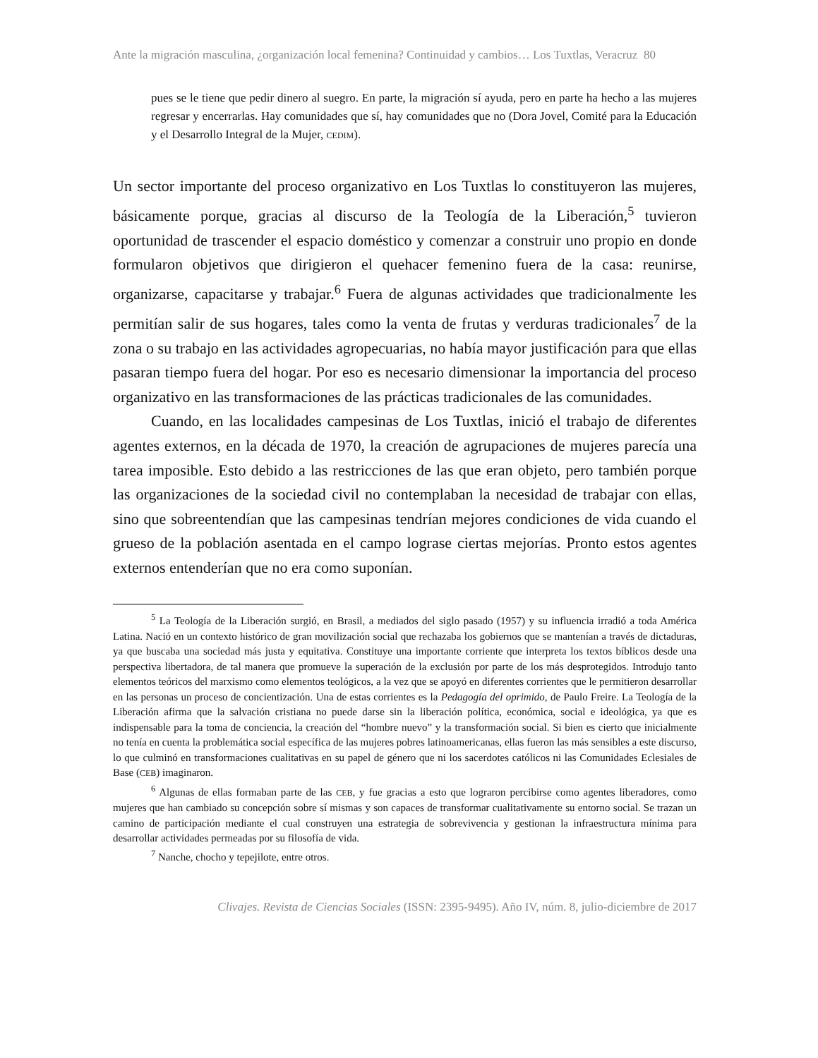Ante la migración masculina, ¿organización local femenina? Continuidad y cambios… Los Tuxtlas, Veracruz 80
pues se le tiene que pedir dinero al suegro. En parte, la migración sí ayuda, pero en parte ha hecho a las mujeres regresar y encerrarlas. Hay comunidades que sí, hay comunidades que no (Dora Jovel, Comité para la Educación y el Desarrollo Integral de la Mujer, CEDIM).
Un sector importante del proceso organizativo en Los Tuxtlas lo constituyeron las mujeres, básicamente porque, gracias al discurso de la Teología de la Liberación,<sup>5</sup> tuvieron oportunidad de trascender el espacio doméstico y comenzar a construir uno propio en donde formularon objetivos que dirigieron el quehacer femenino fuera de la casa: reunirse, organizarse, capacitarse y trabajar.<sup>6</sup> Fuera de algunas actividades que tradicionalmente les permitían salir de sus hogares, tales como la venta de frutas y verduras tradicionales<sup>7</sup> de la zona o su trabajo en las actividades agropecuarias, no había mayor justificación para que ellas pasaran tiempo fuera del hogar. Por eso es necesario dimensionar la importancia del proceso organizativo en las transformaciones de las prácticas tradicionales de las comunidades.
Cuando, en las localidades campesinas de Los Tuxtlas, inició el trabajo de diferentes agentes externos, en la década de 1970, la creación de agrupaciones de mujeres parecía una tarea imposible. Esto debido a las restricciones de las que eran objeto, pero también porque las organizaciones de la sociedad civil no contemplaban la necesidad de trabajar con ellas, sino que sobreentendían que las campesinas tendrían mejores condiciones de vida cuando el grueso de la población asentada en el campo lograse ciertas mejorías. Pronto estos agentes externos entenderían que no era como suponían.
<sup>5</sup> La Teología de la Liberación surgió, en Brasil, a mediados del siglo pasado (1957) y su influencia irradió a toda América Latina. Nació en un contexto histórico de gran movilización social que rechazaba los gobiernos que se mantenían a través de dictaduras, ya que buscaba una sociedad más justa y equitativa. Constituye una importante corriente que interpreta los textos bíblicos desde una perspectiva libertadora, de tal manera que promueve la superación de la exclusión por parte de los más desprotegidos. Introdujo tanto elementos teóricos del marxismo como elementos teológicos, a la vez que se apoyó en diferentes corrientes que le permitieron desarrollar en las personas un proceso de concientización. Una de estas corrientes es la Pedagogía del oprimido, de Paulo Freire. La Teología de la Liberación afirma que la salvación cristiana no puede darse sin la liberación política, económica, social e ideológica, ya que es indispensable para la toma de conciencia, la creación del “hombre nuevo” y la transformación social. Si bien es cierto que inicialmente no tenía en cuenta la problemática social específica de las mujeres pobres latinoamericanas, ellas fueron las más sensibles a este discurso, lo que culminó en transformaciones cualitativas en su papel de género que ni los sacerdotes católicos ni las Comunidades Eclesiales de Base (CEB) imaginaron.
<sup>6</sup> Algunas de ellas formaban parte de las CEB, y fue gracias a esto que lograron percibirse como agentes liberadores, como mujeres que han cambiado su concepción sobre sí mismas y son capaces de transformar cualitativamente su entorno social. Se trazan un camino de participación mediante el cual construyen una estrategia de sobrevivencia y gestionan la infraestructura mínima para desarrollar actividades permeadas por su filosofía de vida.
<sup>7</sup> Nanche, chocho y tepejilote, entre otros.
Clivajes. Revista de Ciencias Sociales (ISSN: 2395-9495). Año IV, núm. 8, julio-diciembre de 2017